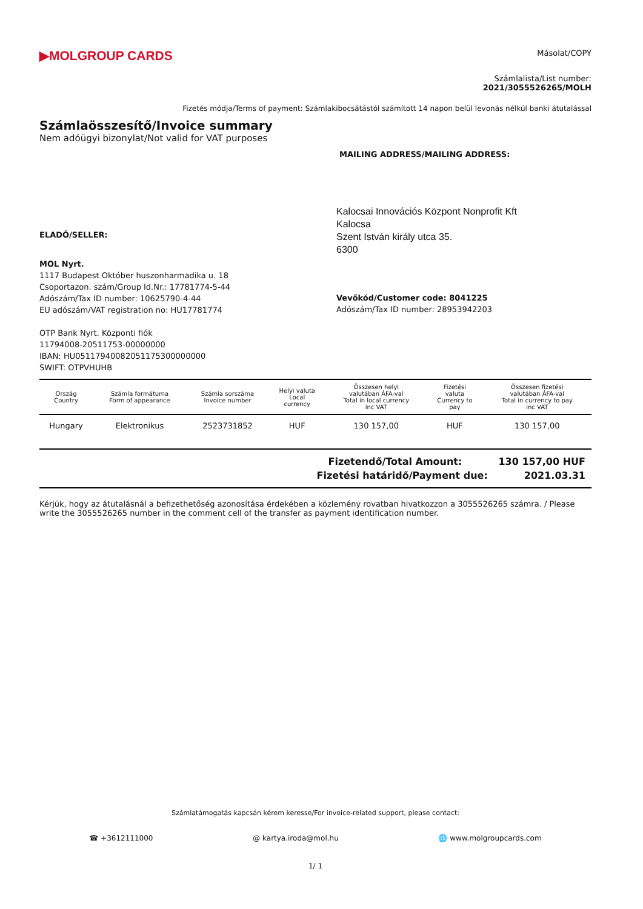▶MOLGROUP CARDS
Másolat/COPY
Számlalista/List number:
2021/3055526265/MOLH
Fizetés módja/Terms of payment: Számlakibocsátástól számított 14 napon belül levonás nélkül banki átutalással
Számlaösszesítő/Invoice summary
Nem adóügyi bizonylat/Not valid for VAT purposes
MAILING ADDRESS/MAILING ADDRESS:
Kalocsai Innovációs Központ Nonprofit Kft
Kalocsa
Szent István király utca 35.
6300
ELADÓ/SELLER:
MOL Nyrt.
1117 Budapest Október huszonharmadika u. 18
Csoportazon. szám/Group Id.Nr.: 17781774-5-44
Adószám/Tax ID number: 10625790-4-44
EU adószám/VAT registration no: HU17781774
OTP Bank Nyrt. Központi fiók
11794008-20511753-00000000
IBAN: HU05117940082051175300000000
SWIFT: OTPVHUHB
Vevőkód/Customer code: 8041225
Adószám/Tax ID number: 28953942203
| Ország Country | Számla formátuma Form of appearance | Számla sorszáma Invoice number | Helyi valuta Local currency | Összesen helyi valutában ÁFA-val Total in local currency inc VAT | Fizetési valuta Currency to pay | Összesen fizetési valutában ÁFA-val Total in currency to pay inc VAT |
| --- | --- | --- | --- | --- | --- | --- |
| Hungary | Elektronikus | 2523731852 | HUF | 130 157,00 | HUF | 130 157,00 |
Fizetendő/Total Amount: 130 157,00 HUF
Fizetési határidő/Payment due: 2021.03.31
Kérjük, hogy az átutalásnál a befizethetőség azonosítása érdekében a közlemény rovatban hivatkozzon a 3055526265 számra. / Please write the 3055526265 number in the comment cell of the transfer as payment identification number.
Számlatámogatás kapcsán kérem keresse/For invoice-related support, please contact:
☎ +3612111000 @ kartya.iroda@mol.hu 🌐 www.molgroupcards.com
1/ 1